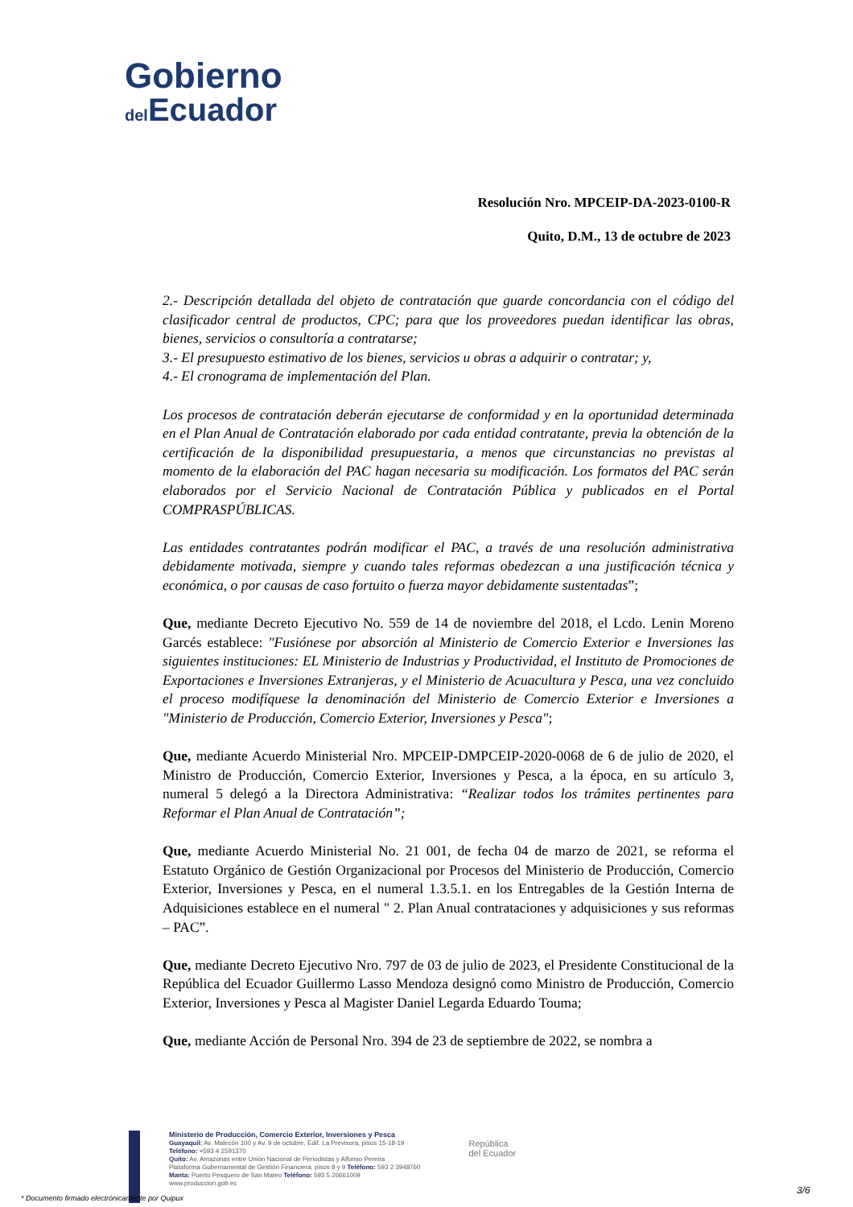Gobierno
del Ecuador
Resolución Nro. MPCEIP-DA-2023-0100-R
Quito, D.M., 13 de octubre de 2023
2.- Descripción detallada del objeto de contratación que guarde concordancia con el código del clasificador central de productos, CPC; para que los proveedores puedan identificar las obras, bienes, servicios o consultoría a contratarse;
3.- El presupuesto estimativo de los bienes, servicios u obras a adquirir o contratar; y,
4.- El cronograma de implementación del Plan.
Los procesos de contratación deberán ejecutarse de conformidad y en la oportunidad determinada en el Plan Anual de Contratación elaborado por cada entidad contratante, previa la obtención de la certificación de la disponibilidad presupuestaria, a menos que circunstancias no previstas al momento de la elaboración del PAC hagan necesaria su modificación. Los formatos del PAC serán elaborados por el Servicio Nacional de Contratación Pública y publicados en el Portal COMPRASPÚBLICAS.
Las entidades contratantes podrán modificar el PAC, a través de una resolución administrativa debidamente motivada, siempre y cuando tales reformas obedezcan a una justificación técnica y económica, o por causas de caso fortuito o fuerza mayor debidamente sustentadas”;
Que, mediante Decreto Ejecutivo No. 559 de 14 de noviembre del 2018, el Lcdo. Lenin Moreno Garcés establece: "Fusiónese por absorción al Ministerio de Comercio Exterior e Inversiones las siguientes instituciones: EL Ministerio de Industrias y Productividad, el Instituto de Promociones de Exportaciones e Inversiones Extranjeras, y el Ministerio de Acuacultura y Pesca, una vez concluido el proceso modifíquese la denominación del Ministerio de Comercio Exterior e Inversiones a "Ministerio de Producción, Comercio Exterior, Inversiones y Pesca";
Que, mediante Acuerdo Ministerial Nro. MPCEIP-DMPCEIP-2020-0068 de 6 de julio de 2020, el Ministro de Producción, Comercio Exterior, Inversiones y Pesca, a la época, en su artículo 3, numeral 5 delegó a la Directora Administrativa: “Realizar todos los trámites pertinentes para Reformar el Plan Anual de Contratación”;
Que, mediante Acuerdo Ministerial No. 21 001, de fecha 04 de marzo de 2021, se reforma el Estatuto Orgánico de Gestión Organizacional por Procesos del Ministerio de Producción, Comercio Exterior, Inversiones y Pesca, en el numeral 1.3.5.1. en los Entregables de la Gestión Interna de Adquisiciones establece en el numeral " 2. Plan Anual contrataciones y adquisiciones y sus reformas – PAC”.
Que, mediante Decreto Ejecutivo Nro. 797 de 03 de julio de 2023, el Presidente Constitucional de la República del Ecuador Guillermo Lasso Mendoza designó como Ministro de Producción, Comercio Exterior, Inversiones y Pesca al Magister Daniel Legarda Eduardo Touma;
Que, mediante Acción de Personal Nro. 394 de 23 de septiembre de 2022, se nombra a
Ministerio de Producción, Comercio Exterior, Inversiones y Pesca
Guayaquil: Av. Malecón 100 y Av. 9 de octubre, Edif. La Previsora, pisos 15-18-19
Teléfono: +593 4 2591370
Quito: Av. Amazonas entre Unión Nacional de Periodistas y Alfonso Pereira
Plataforma Gubernamental de Gestión Financiera, pisos 8 y 9 Teléfono: 593 2 3948760
Manta: Puerto Pesquero de San Mateo Teléfono: 593 5 26661009
www.produccion.gob.ec
República
del Ecuador
* Documento firmado electrónicamente por Quipux
3/6